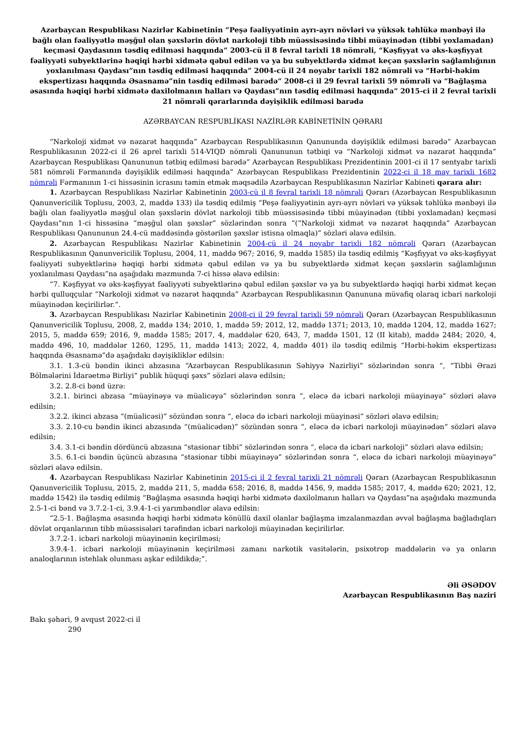Azərbaycan Respublikası Nazirlər Kabinetinin “Peşə fəaliyyətinin ayrı-ayrı növləri və yüksək təhlükə mənbəyi ilə bağlı olan fəaliyyətlə məşğul olan şəxslərin dövlət narkoloji tibb müəssisəsində tibbi müayinədən (tibbi yoxlamadan) keçməsi Qaydasının təsdiq edilməsi haqqında” 2003-cü il 8 fevral tarixli 18 nömrəli, “Kəşfiyyat və əks-kəşfiyyat fəaliyyəti subyektlərinə həqiqi hərbi xidmətə qəbul edilən və ya bu subyektlərdə xidmət keçən şəxslərin sağlamlığının yoxlanılması Qaydası”nın təsdiq edilməsi haqqında” 2004-cü il 24 noyabr tarixli 182 nömrəli və “Hərbi-həkim ekspertizası haqqında Əsasnamə”nin təsdiq edilməsi barədə” 2008-ci il 29 fevral tarixli 59 nömrəli və “Bağlaşma əsasında həqiqi hərbi xidmətə daxilolmanın halları və Qaydası”nın təsdiq edilməsi haqqında” 2015-ci il 2 fevral tarixli 21 nömrəli qərarlarında dəyişiklik edilməsi barədə
AZƏRBAYCAN RESPUBLİKASI NAZİRLƏR KABİNETİNİN QƏRARI
“Narkoloji xidmət və nəzarət haqqında” Azərbaycan Respublikasının Qanununda dəyişiklik edilməsi barədə” Azərbaycan Respublikasının 2022-ci il 26 aprel tarixli 514-VIQD nömrəli Qanununun tətbiqi və “Narkoloji xidmət və nəzarət haqqında” Azərbaycan Respublikası Qanununun tətbiq edilməsi barədə” Azərbaycan Respublikası Prezidentinin 2001-ci il 17 sentyabr tarixli 581 nömrəli Fərmanında dəyişiklik edilməsi haqqında” Azərbaycan Respublikası Prezidentinin 2022-ci il 18 may tarixli 1682 nömrəli Fərmanının 1-ci hissəsinin icrasını təmin etmək məqsədilə Azərbaycan Respublikasının Nazirlər Kabineti qərara alır:
1. Azərbaycan Respublikası Nazirlər Kabinetinin 2003-cü il 8 fevral tarixli 18 nömrəli Qərarı (Azərbaycan Respublikasının Qanunvericilik Toplusu, 2003, 2, maddə 133) ilə təsdiq edilmiş “Peşə fəaliyyətinin ayrı-ayrı növləri və yüksək təhlükə mənbəyi ilə bağlı olan fəaliyyətlə məşğul olan şəxslərin dövlət narkoloji tibb müəssisəsində tibbi müayinədən (tibbi yoxlamadan) keçməsi Qaydası”nın 1-ci hissəsinə “məşğul olan şəxslər” sözlərindən sonra “(“Narkoloji xidmət və nəzarət haqqında” Azərbaycan Respublikası Qanununun 24.4-cü maddəsində göstərilən şəxslər istisna olmaqla)” sözləri əlavə edilsin.
2. Azərbaycan Respublikası Nazirlər Kabinetinin 2004-cü il 24 noyabr tarixli 182 nömrəli Qərarı (Azərbaycan Respublikasının Qanunvericilik Toplusu, 2004, 11, maddə 967; 2016, 9, maddə 1585) ilə təsdiq edilmiş “Kəşfiyyat və əks-kəşfiyyat fəaliyyəti subyektlərinə həqiqi hərbi xidmətə qəbul edilən və ya bu subyektlərdə xidmət keçən şəxslərin sağlamlığının yoxlanılması Qaydası”na aşağıdakı məzmunda 7-ci hissə əlavə edilsin:
“7. Kəşfiyyat və əks-kəşfiyyat fəaliyyəti subyektlərinə qəbul edilən şəxslər və ya bu subyektlərdə həqiqi hərbi xidmət keçən hərbi qulluqçular “Narkoloji xidmət və nəzarət haqqında” Azərbaycan Respublikasının Qanununa müvafiq olaraq icbari narkoloji müayinədən keçirilirlər.”.
3. Azərbaycan Respublikası Nazirlər Kabinetinin 2008-ci il 29 fevral tarixli 59 nömrəli Qərarı (Azərbaycan Respublikasının Qanunvericilik Toplusu, 2008, 2, maddə 134; 2010, 1, maddə 59; 2012, 12, maddə 1371; 2013, 10, maddə 1204, 12, maddə 1627; 2015, 5, maddə 659; 2016, 9, maddə 1585; 2017, 4, maddələr 620, 643, 7, maddə 1501, 12 (II kitab), maddə 2484; 2020, 4, maddə 496, 10, maddələr 1260, 1295, 11, maddə 1413; 2022, 4, maddə 401) ilə təsdiq edilmiş “Hərbi-həkim ekspertizası haqqında Əsasnamə”də aşağıdakı dəyişikliklər edilsin:
3.1. 1.3-cü bəndin ikinci abzasına “Azərbaycan Respublikasının Səhiyyə Nazirliyi” sözlərindən sonra “, “Tibbi Ərazi Bölmələrini İdarəetmə Birliyi” publik hüquqi şəxs” sözləri əlavə edilsin;
3.2. 2.8-ci bənd üzrə:
3.2.1. birinci abzasa “müayinəyə və müalicəyə” sözlərindən sonra “, eləcə də icbari narkoloji müayinəyə” sözləri əlavə edilsin;
3.2.2. ikinci abzasa “(müalicəsi)” sözündən sonra “, eləcə də icbari narkoloji müayinəsi” sözləri əlavə edilsin;
3.3. 2.10-cu bəndin ikinci abzasında “(müalicədən)” sözündən sonra “, eləcə də icbari narkoloji müayinədən” sözləri əlavə edilsin;
3.4. 3.1-ci bəndin dördüncü abzasına “stasionar tibbi” sözlərindən sonra “, eləcə də icbari narkoloji” sözləri əlavə edilsin;
3.5. 6.1-ci bəndin üçüncü abzasına “stasionar tibbi müayinəyə” sözlərindən sonra “, eləcə də icbari narkoloji müayinəyə” sözləri əlavə edilsin.
4. Azərbaycan Respublikası Nazirlər Kabinetinin 2015-ci il 2 fevral tarixli 21 nömrəli Qərarı (Azərbaycan Respublikasının Qanunvericilik Toplusu, 2015, 2, maddə 211, 5, maddə 658; 2016, 8, maddə 1456, 9, maddə 1585; 2017, 4, maddə 620; 2021, 12, maddə 1542) ilə təsdiq edilmiş “Bağlaşma əsasında həqiqi hərbi xidmətə daxilolmanın halları və Qaydası”na aşağıdakı məzmunda 2.5-1-ci bənd və 3.7.2-1-ci, 3.9.4-1-ci yarımbəndlər əlavə edilsin:
“2.5-1. Bağlaşma əsasında həqiqi hərbi xidmətə könüllü daxil olanlar bağlaşma imzalanmazdan əvvəl bağlaşma bağladıqları dövlət orqanlarının tibb müəssisələri tərəfindən icbari narkoloji müayinədən keçirilirlər.
3.7.2-1. icbari narkoloji müayinənin keçirilməsi;
3.9.4-1. icbari narkoloji müayinənin keçirilməsi zamanı narkotik vasitələrin, psixotrop maddələrin və ya onların analoqlarının istehlak olunması aşkar edildikdə;”.
Əli ƏSƏDOV
Azərbaycan Respublikasının Baş naziri
Bakı şəhəri, 9 avqust 2022-ci il
290